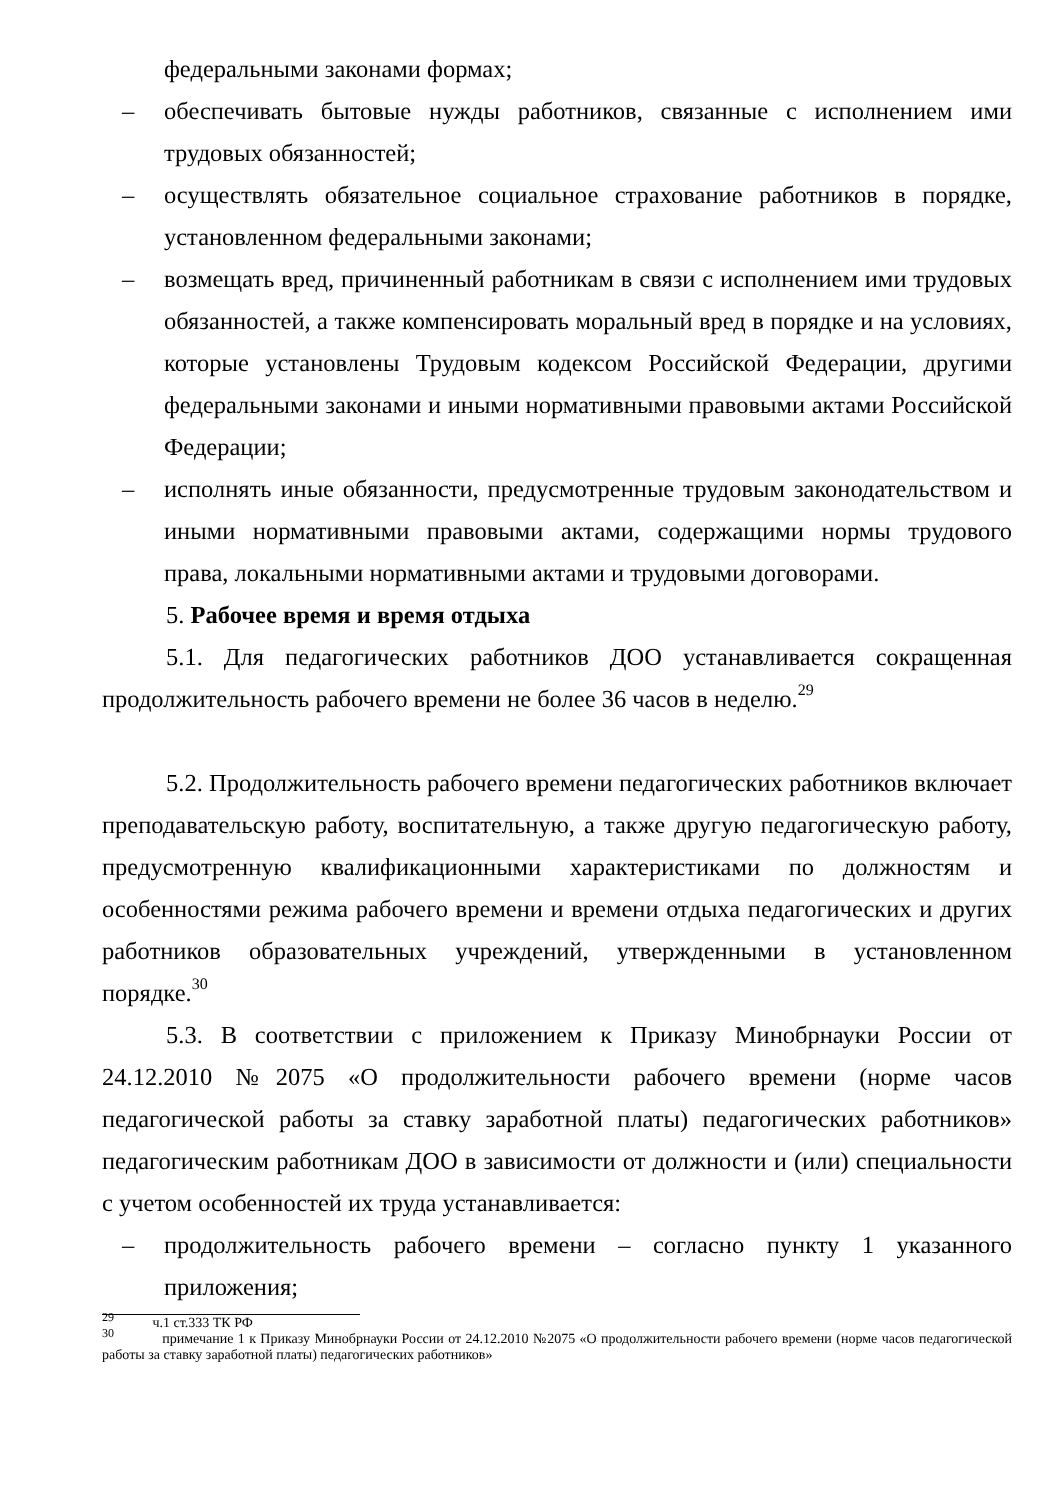федеральными законами формах;
– обеспечивать бытовые нужды работников, связанные с исполнением ими трудовых обязанностей;
– осуществлять обязательное социальное страхование работников в порядке, установленном федеральными законами;
– возмещать вред, причиненный работникам в связи с исполнением ими трудовых обязанностей, а также компенсировать моральный вред в порядке и на условиях, которые установлены Трудовым кодексом Российской Федерации, другими федеральными законами и иными нормативными правовыми актами Российской Федерации;
– исполнять иные обязанности, предусмотренные трудовым законодательством и иными нормативными правовыми актами, содержащими нормы трудового права, локальными нормативными актами и трудовыми договорами.
5. Рабочее время и время отдыха
5.1. Для педагогических работников ДОО устанавливается сокращенная продолжительность рабочего времени не более 36 часов в неделю.<sup>29</sup>
5.2. Продолжительность рабочего времени педагогических работников включает преподавательскую работу, воспитательную, а также другую педагогическую работу, предусмотренную квалификационными характеристиками по должностям и особенностями режима рабочего времени и времени отдыха педагогических и других работников образовательных учреждений, утвержденными в установленном порядке.<sup>30</sup>
5.3. В соответствии с приложением к Приказу Минобрнауки России от 24.12.2010 №2075 «О продолжительности рабочего времени (норме часов педагогической работы за ставку заработной платы) педагогических работников» педагогическим работникам ДОО в зависимости от должности и (или) специальности с учетом особенностей их труда устанавливается:
– продолжительность рабочего времени – согласно пункту 1 указанного приложения;
<sup>29</sup> ч.1 ст.333 ТК РФ
<sup>30</sup> примечание 1 к Приказу Минобрнауки России от 24.12.2010 №2075 «О продолжительности рабочего времени (норме часов педагогической работы за ставку заработной платы) педагогических работников»